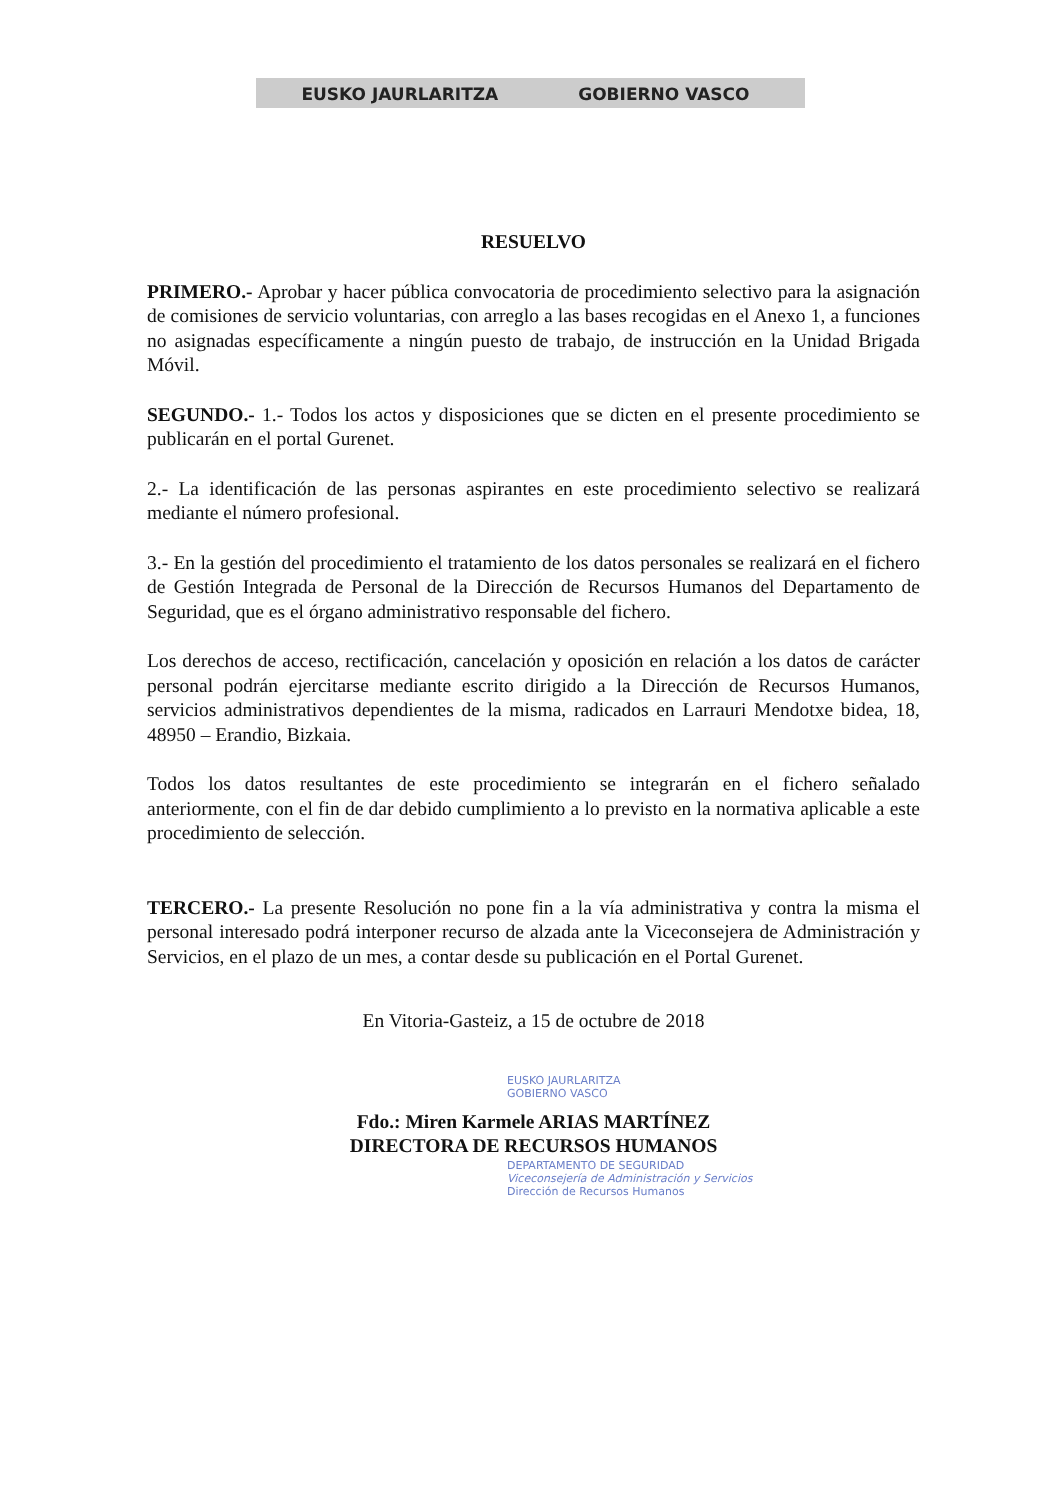EUSKO JAURLARITZA GOBIERNO VASCO
RESUELVO
PRIMERO.- Aprobar y hacer pública convocatoria de procedimiento selectivo para la asignación de comisiones de servicio voluntarias, con arreglo a las bases recogidas en el Anexo 1, a funciones no asignadas específicamente a ningún puesto de trabajo, de instrucción en la Unidad Brigada Móvil.
SEGUNDO.- 1.- Todos los actos y disposiciones que se dicten en el presente procedimiento se publicarán en el portal Gurenet.
2.- La identificación de las personas aspirantes en este procedimiento selectivo se realizará mediante el número profesional.
3.- En la gestión del procedimiento el tratamiento de los datos personales se realizará en el fichero de Gestión Integrada de Personal de la Dirección de Recursos Humanos del Departamento de Seguridad, que es el órgano administrativo responsable del fichero.
Los derechos de acceso, rectificación, cancelación y oposición en relación a los datos de carácter personal podrán ejercitarse mediante escrito dirigido a la Dirección de Recursos Humanos, servicios administrativos dependientes de la misma, radicados en Larrauri Mendotxe bidea, 18, 48950 – Erandio, Bizkaia.
Todos los datos resultantes de este procedimiento se integrarán en el fichero señalado anteriormente, con el fin de dar debido cumplimiento a lo previsto en la normativa aplicable a este procedimiento de selección.
TERCERO.- La presente Resolución no pone fin a la vía administrativa y contra la misma el personal interesado podrá interponer recurso de alzada ante la Viceconsejera de Administración y Servicios, en el plazo de un mes, a contar desde su publicación en el Portal Gurenet.
En Vitoria-Gasteiz, a 15 de octubre de 2018
EUSKO JAURLARITZA
GOBIERNO VASCO
Fdo.: Miren Karmele ARIAS MARTÍNEZ
DIRECTORA DE RECURSOS HUMANOS
DEPARTAMENTO DE SEGURIDAD
Viceconsejería de Administración y Servicios
Dirección de Recursos Humanos